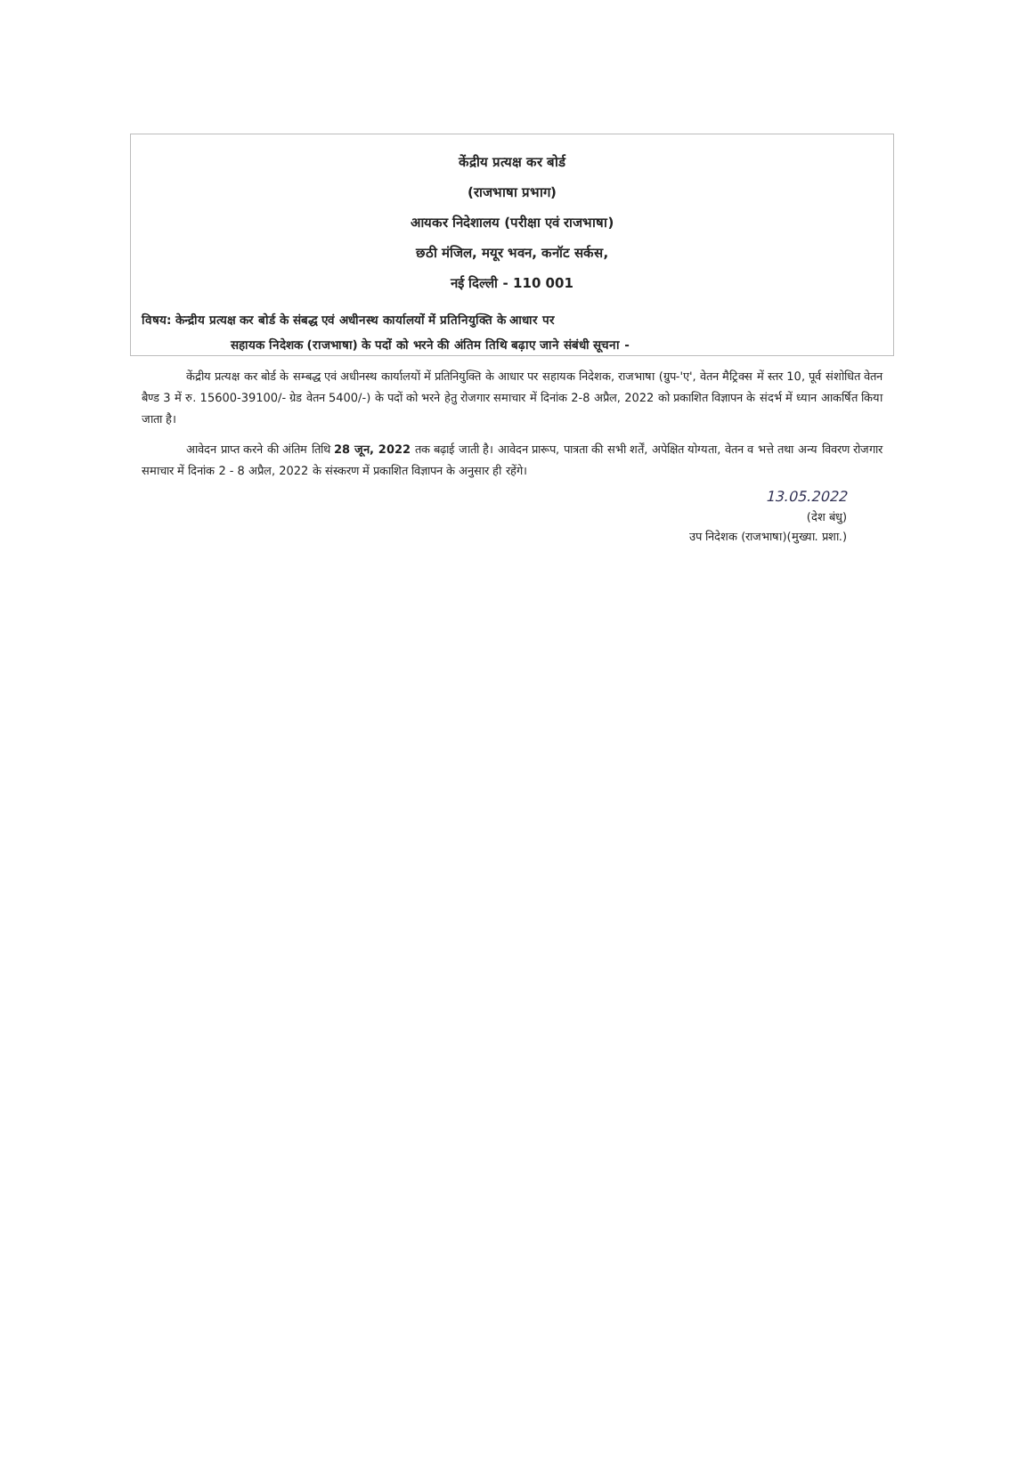केंद्रीय प्रत्यक्ष कर बोर्ड
(राजभाषा प्रभाग)
आयकर निदेशालय (परीक्षा एवं राजभाषा)
छठी मंजिल, मयूर भवन, कनॉट सर्कस,
नई दिल्ली - 110 001
विषय: केन्द्रीय प्रत्यक्ष कर बोर्ड के संबद्ध एवं अधीनस्थ कार्यालयों में प्रतिनियुक्ति के आधार पर
सहायक निदेशक (राजभाषा) के पदों को भरने की अंतिम तिथि बढ़ाए जाने संबंधी सूचना -
केंद्रीय प्रत्यक्ष कर बोर्ड के सम्बद्ध एवं अधीनस्थ कार्यालयों में प्रतिनियुक्ति के आधार पर सहायक निदेशक, राजभाषा (ग्रुप-'ए', वेतन मैट्रिक्स में स्तर 10, पूर्व संशोधित वेतन बैण्ड 3 में रु. 15600-39100/- ग्रेड वेतन 5400/-) के पदों को भरने हेतु रोजगार समाचार में दिनांक 2-8 अप्रैल, 2022 को प्रकाशित विज्ञापन के संदर्भ में ध्यान आकर्षित किया जाता है।
आवेदन प्राप्त करने की अंतिम तिथि 28 जून, 2022 तक बढ़ाई जाती है। आवेदन प्रारूप, पात्रता की सभी शर्तें, अपेक्षित योग्यता, वेतन व भत्ते तथा अन्य विवरण रोजगार समाचार में दिनांक 2 - 8 अप्रैल, 2022 के संस्करण में प्रकाशित विज्ञापन के अनुसार ही रहेंगे।
13.05.2022
(देश बंधु)
उप निदेशक (राजभाषा)(मुख्या. प्रशा.)